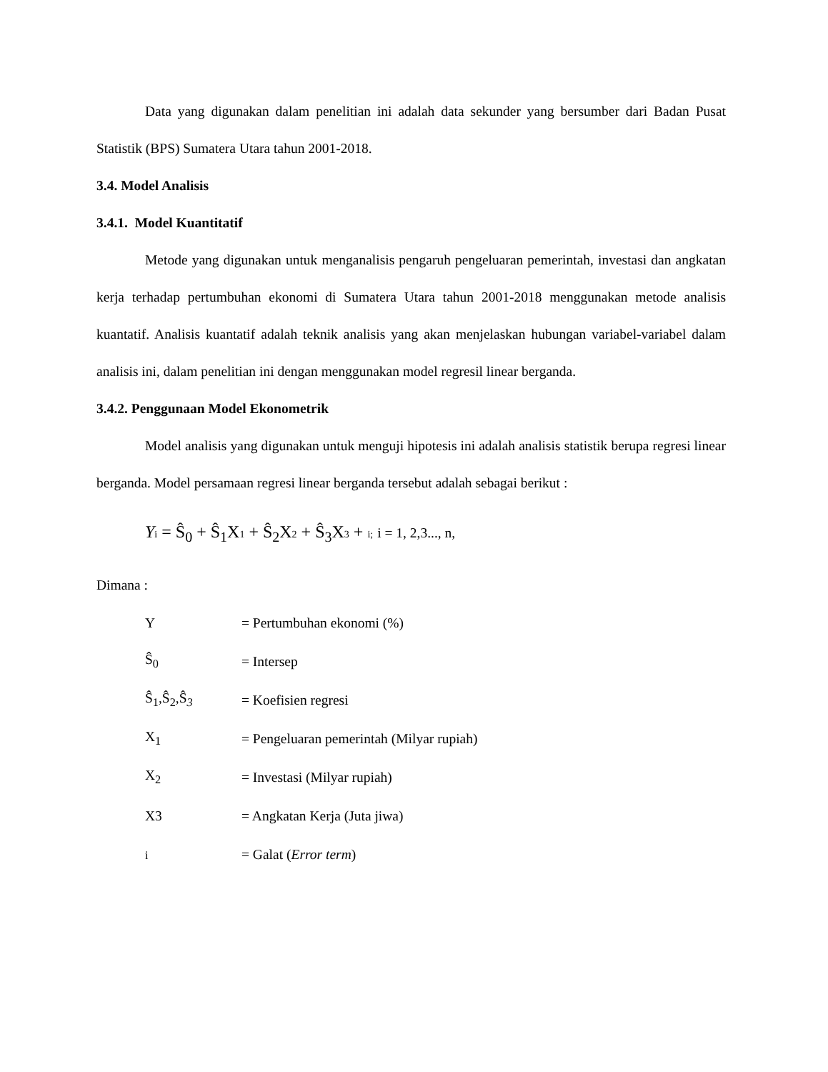Data yang digunakan dalam penelitian ini adalah data sekunder yang bersumber dari Badan Pusat Statistik (BPS) Sumatera Utara tahun 2001-2018.
3.4. Model Analisis
3.4.1. Model Kuantitatif
Metode yang digunakan untuk menganalisis pengaruh pengeluaran pemerintah, investasi dan angkatan kerja terhadap pertumbuhan ekonomi di Sumatera Utara tahun 2001-2018 menggunakan metode analisis kuantatif. Analisis kuantatif adalah teknik analisis yang akan menjelaskan hubungan variabel-variabel dalam analisis ini, dalam penelitian ini dengan menggunakan model regresil linear berganda.
3.4.2. Penggunaan Model Ekonometrik
Model analisis yang digunakan untuk menguji hipotesis ini adalah analisis statistik berupa regresi linear berganda. Model persamaan regresi linear berganda tersebut adalah sebagai berikut :
Yi = Ŝ<sub>0</sub> + Ŝ<sub>1</sub>X1 + Ŝ<sub>2</sub>X2 + Ŝ<sub>3</sub>X3 + i; i = 1, 2,3..., n,
Dimana :
| Y | = Pertumbuhan ekonomi (%) |
| Ŝ<sub>0</sub> | = Intersep |
| Ŝ<sub>1</sub>,Ŝ<sub>2</sub>,Ŝ<sub>3</sub> | = Koefisien regresi |
| X<sub>1</sub> | = Pengeluaran pemerintah (Milyar rupiah) |
| X<sub>2</sub> | = Investasi (Milyar rupiah) |
| X3 | = Angkatan Kerja (Juta jiwa) |
| i | = Galat ( Error term ) |